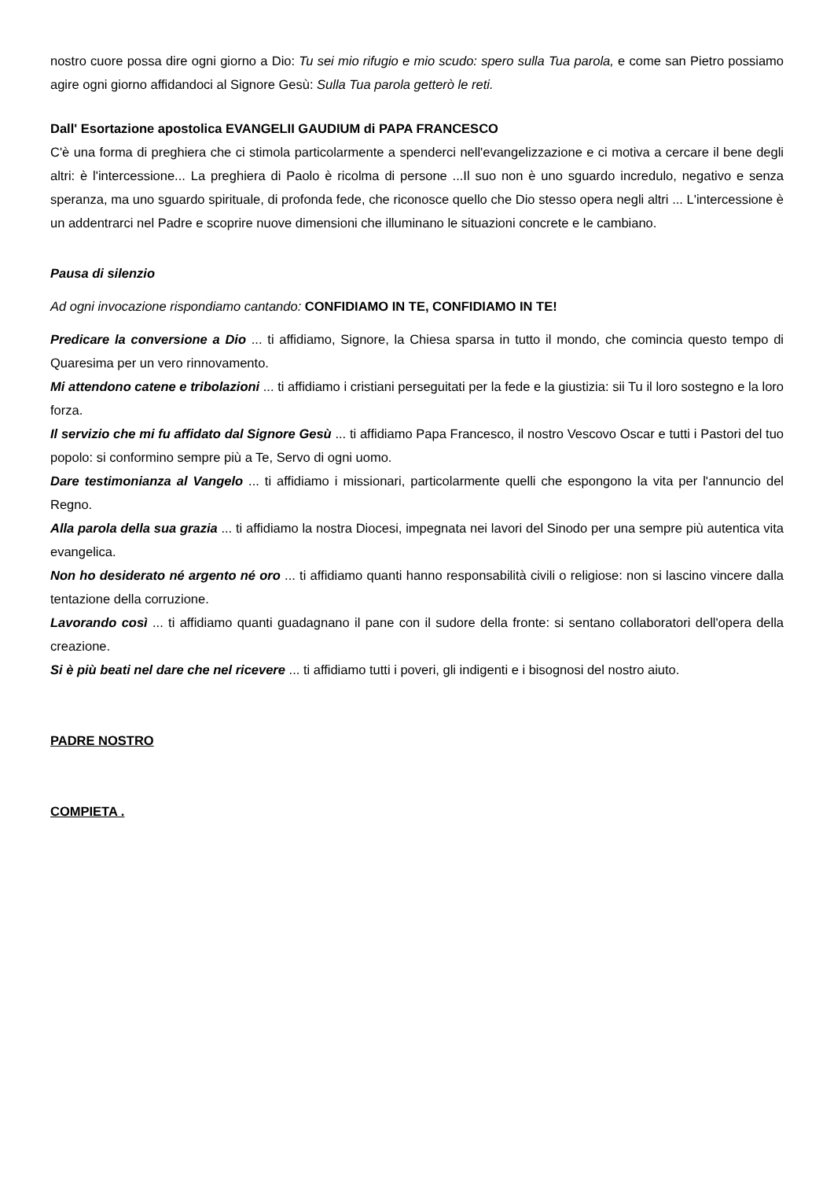nostro cuore possa dire ogni giorno a Dio: Tu sei mio rifugio e mio scudo: spero sulla Tua parola, e come san Pietro possiamo agire ogni giorno affidandoci al Signore Gesù: Sulla Tua parola getterò le reti.
Dall' Esortazione apostolica EVANGELII GAUDIUM di PAPA FRANCESCO
C'è una forma di preghiera che ci stimola particolarmente a spenderci nell'evangelizzazione e ci motiva a cercare il bene degli altri: è l'intercessione... La preghiera di Paolo è ricolma di persone ...Il suo non è uno sguardo incredulo, negativo e senza speranza, ma uno sguardo spirituale, di profonda fede, che riconosce quello che Dio stesso opera negli altri ... L'intercessione è un addentrarci nel Padre e scoprire nuove dimensioni che illuminano le situazioni concrete e le cambiano.
Pausa di silenzio
Ad ogni invocazione rispondiamo cantando: CONFIDIAMO IN TE, CONFIDIAMO IN TE!
Predicare la conversione a Dio ... ti affidiamo, Signore, la Chiesa sparsa in tutto il mondo, che comincia questo tempo di Quaresima per un vero rinnovamento.
Mi attendono catene e tribolazioni ... ti affidiamo i cristiani perseguitati per la fede e la giustizia: sii Tu il loro sostegno e la loro forza.
Il servizio che mi fu affidato dal Signore Gesù ... ti affidiamo Papa Francesco, il nostro Vescovo Oscar e tutti i Pastori del tuo popolo: si conformino sempre più a Te, Servo di ogni uomo.
Dare testimonianza al Vangelo ... ti affidiamo i missionari, particolarmente quelli che espongono la vita per l'annuncio del Regno.
Alla parola della sua grazia ... ti affidiamo la nostra Diocesi, impegnata nei lavori del Sinodo per una sempre più autentica vita evangelica.
Non ho desiderato né argento né oro ... ti affidiamo quanti hanno responsabilità civili o religiose: non si lascino vincere dalla tentazione della corruzione.
Lavorando così ... ti affidiamo quanti guadagnano il pane con il sudore della fronte: si sentano collaboratori dell'opera della creazione.
Si è più beati nel dare che nel ricevere ... ti affidiamo tutti i poveri, gli indigenti e i bisognosi del nostro aiuto.
PADRE NOSTRO
COMPIETA .